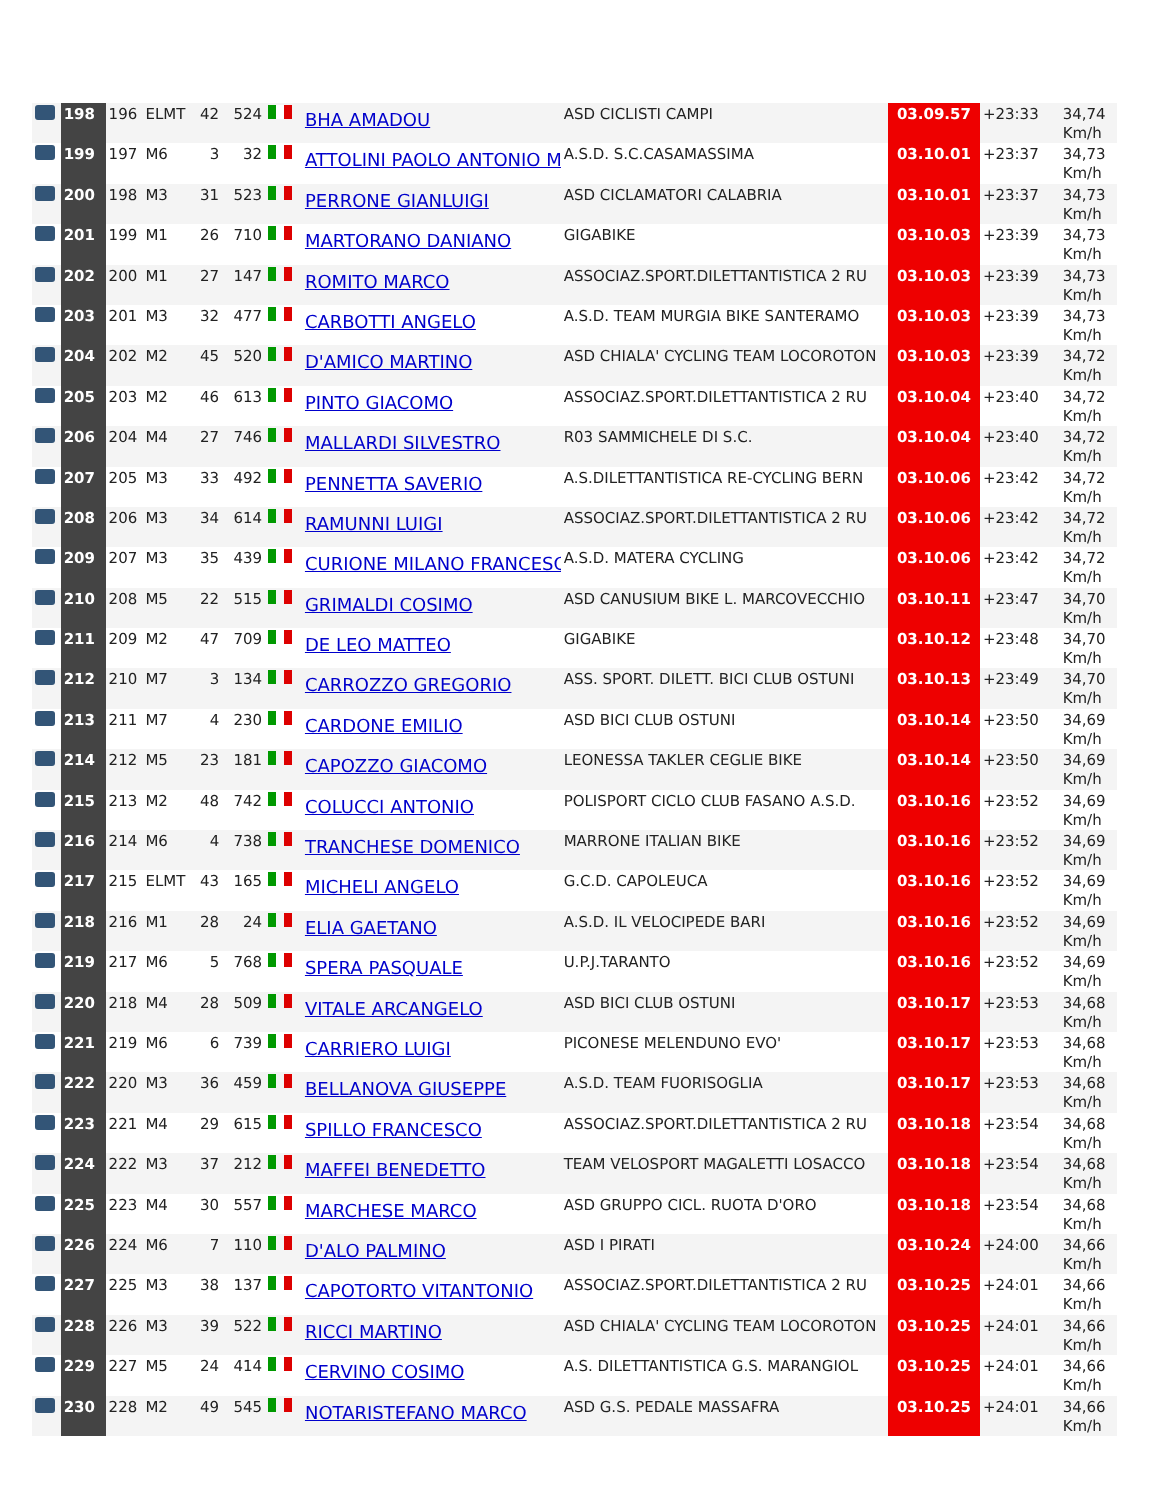| | 198 | 196 | ELMT | 42 | 524 | | BHA AMADOU | ASD CICLISTI CAMPI | 03.09.57 | +23:33 | 34,74 Km/h |
| | 199 | 197 | M6 | 3 | 32 | | ATTOLINI PAOLO ANTONIO M | A.S.D. S.C.CASAMASSIMA | 03.10.01 | +23:37 | 34,73 Km/h |
| | 200 | 198 | M3 | 31 | 523 | | PERRONE GIANLUIGI | ASD CICLAMATORI CALABRIA | 03.10.01 | +23:37 | 34,73 Km/h |
| | 201 | 199 | M1 | 26 | 710 | | MARTORANO DANIANO | GIGABIKE | 03.10.03 | +23:39 | 34,73 Km/h |
| | 202 | 200 | M1 | 27 | 147 | | ROMITO MARCO | ASSOCIAZ.SPORT.DILETTANTISTICA 2 RU | 03.10.03 | +23:39 | 34,73 Km/h |
| | 203 | 201 | M3 | 32 | 477 | | CARBOTTI ANGELO | A.S.D. TEAM MURGIA BIKE SANTERAMO | 03.10.03 | +23:39 | 34,73 Km/h |
| | 204 | 202 | M2 | 45 | 520 | | D'AMICO MARTINO | ASD CHIALA' CYCLING TEAM LOCOROTON | 03.10.03 | +23:39 | 34,72 Km/h |
| | 205 | 203 | M2 | 46 | 613 | | PINTO GIACOMO | ASSOCIAZ.SPORT.DILETTANTISTICA 2 RU | 03.10.04 | +23:40 | 34,72 Km/h |
| | 206 | 204 | M4 | 27 | 746 | | MALLARDI SILVESTRO | R03 SAMMICHELE DI S.C. | 03.10.04 | +23:40 | 34,72 Km/h |
| | 207 | 205 | M3 | 33 | 492 | | PENNETTA SAVERIO | A.S.DILETTANTISTICA RE-CYCLING BERN | 03.10.06 | +23:42 | 34,72 Km/h |
| | 208 | 206 | M3 | 34 | 614 | | RAMUNNI LUIGI | ASSOCIAZ.SPORT.DILETTANTISTICA 2 RU | 03.10.06 | +23:42 | 34,72 Km/h |
| | 209 | 207 | M3 | 35 | 439 | | CURIONE MILANO FRANCESC | A.S.D. MATERA CYCLING | 03.10.06 | +23:42 | 34,72 Km/h |
| | 210 | 208 | M5 | 22 | 515 | | GRIMALDI COSIMO | ASD CANUSIUM BIKE L. MARCOVECCHIO | 03.10.11 | +23:47 | 34,70 Km/h |
| | 211 | 209 | M2 | 47 | 709 | | DE LEO MATTEO | GIGABIKE | 03.10.12 | +23:48 | 34,70 Km/h |
| | 212 | 210 | M7 | 3 | 134 | | CARROZZO GREGORIO | ASS. SPORT. DILETT. BICI CLUB OSTUNI | 03.10.13 | +23:49 | 34,70 Km/h |
| | 213 | 211 | M7 | 4 | 230 | | CARDONE EMILIO | ASD BICI CLUB OSTUNI | 03.10.14 | +23:50 | 34,69 Km/h |
| | 214 | 212 | M5 | 23 | 181 | | CAPOZZO GIACOMO | LEONESSA TAKLER CEGLIE BIKE | 03.10.14 | +23:50 | 34,69 Km/h |
| | 215 | 213 | M2 | 48 | 742 | | COLUCCI ANTONIO | POLISPORT CICLO CLUB FASANO A.S.D. | 03.10.16 | +23:52 | 34,69 Km/h |
| | 216 | 214 | M6 | 4 | 738 | | TRANCHESE DOMENICO | MARRONE ITALIAN BIKE | 03.10.16 | +23:52 | 34,69 Km/h |
| | 217 | 215 | ELMT | 43 | 165 | | MICHELI ANGELO | G.C.D. CAPOLEUCA | 03.10.16 | +23:52 | 34,69 Km/h |
| | 218 | 216 | M1 | 28 | 24 | | ELIA GAETANO | A.S.D. IL VELOCIPEDE BARI | 03.10.16 | +23:52 | 34,69 Km/h |
| | 219 | 217 | M6 | 5 | 768 | | SPERA PASQUALE | U.P.J.TARANTO | 03.10.16 | +23:52 | 34,69 Km/h |
| | 220 | 218 | M4 | 28 | 509 | | VITALE ARCANGELO | ASD BICI CLUB OSTUNI | 03.10.17 | +23:53 | 34,68 Km/h |
| | 221 | 219 | M6 | 6 | 739 | | CARRIERO LUIGI | PICONESE MELENDUNO EVO' | 03.10.17 | +23:53 | 34,68 Km/h |
| | 222 | 220 | M3 | 36 | 459 | | BELLANOVA GIUSEPPE | A.S.D. TEAM FUORISOGLIA | 03.10.17 | +23:53 | 34,68 Km/h |
| | 223 | 221 | M4 | 29 | 615 | | SPILLO FRANCESCO | ASSOCIAZ.SPORT.DILETTANTISTICA 2 RU | 03.10.18 | +23:54 | 34,68 Km/h |
| | 224 | 222 | M3 | 37 | 212 | | MAFFEI BENEDETTO | TEAM VELOSPORT MAGALETTI LOSACCO | 03.10.18 | +23:54 | 34,68 Km/h |
| | 225 | 223 | M4 | 30 | 557 | | MARCHESE MARCO | ASD GRUPPO CICL. RUOTA D'ORO | 03.10.18 | +23:54 | 34,68 Km/h |
| | 226 | 224 | M6 | 7 | 110 | | D'ALO PALMINO | ASD I PIRATI | 03.10.24 | +24:00 | 34,66 Km/h |
| | 227 | 225 | M3 | 38 | 137 | | CAPOTORTO VITANTONIO | ASSOCIAZ.SPORT.DILETTANTISTICA 2 RU | 03.10.25 | +24:01 | 34,66 Km/h |
| | 228 | 226 | M3 | 39 | 522 | | RICCI MARTINO | ASD CHIALA' CYCLING TEAM LOCOROTON | 03.10.25 | +24:01 | 34,66 Km/h |
| | 229 | 227 | M5 | 24 | 414 | | CERVINO COSIMO | A.S. DILETTANTISTICA G.S. MARANGIOL | 03.10.25 | +24:01 | 34,66 Km/h |
| | 230 | 228 | M2 | 49 | 545 | | NOTARISTEFANO MARCO | ASD G.S. PEDALE MASSAFRA | 03.10.25 | +24:01 | 34,66 Km/h |